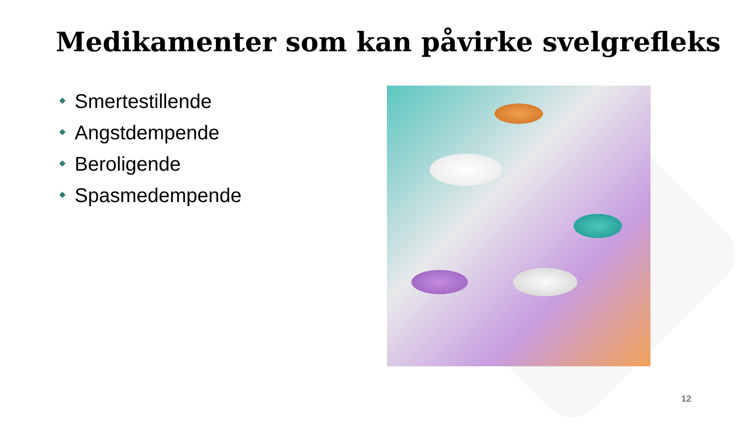Medikamenter som kan påvirke svelgrefleks
Smertestillende
Angstdempende
Beroligende
Spasmedempende
12